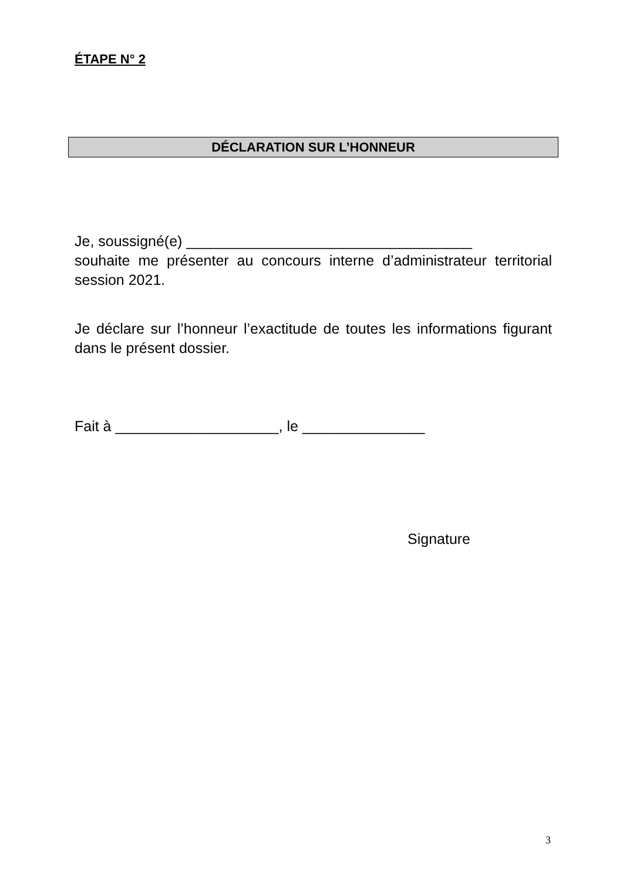ÉTAPE N° 2
DÉCLARATION SUR L’HONNEUR
Je, soussigné(e) ___________________________________
souhaite me présenter au concours interne d’administrateur territorial session 2021.
Je déclare sur l’honneur l’exactitude de toutes les informations figurant dans le présent dossier.
Fait à ____________________, le _______________
Signature
3